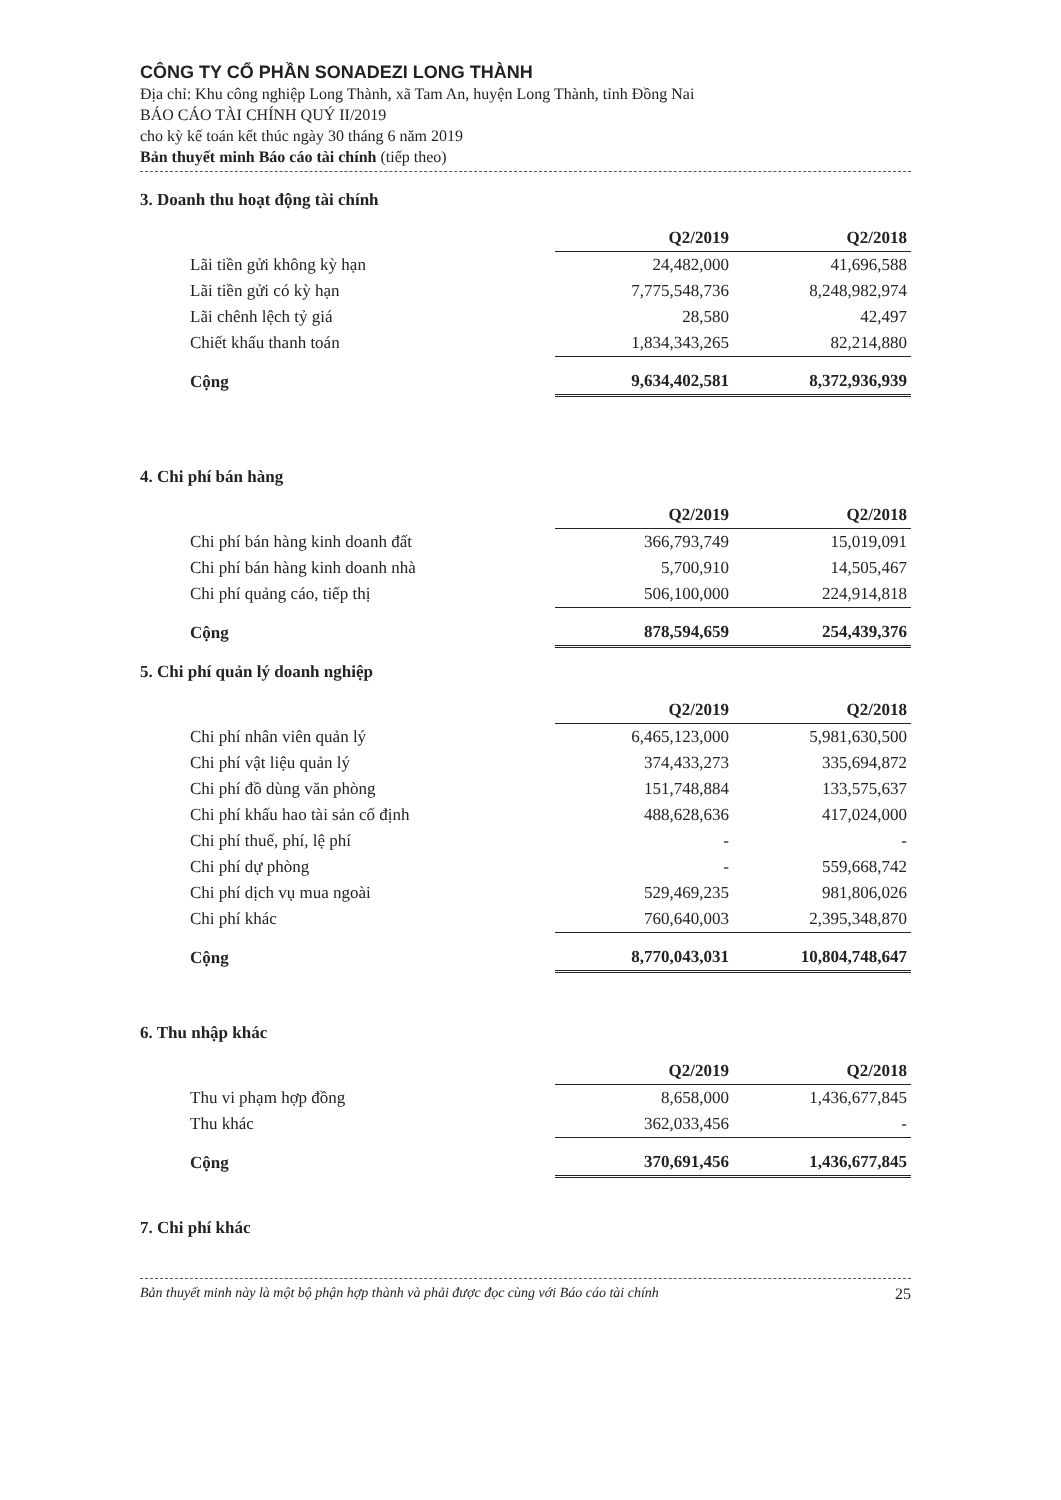CÔNG TY CỔ PHẦN SONADEZI LONG THÀNH
Địa chỉ: Khu công nghiệp Long Thành, xã Tam An, huyện Long Thành, tỉnh Đồng Nai
BÁO CÁO TÀI CHÍNH QUÝ II/2019
cho kỳ kế toán kết thúc ngày 30 tháng 6 năm 2019
Bản thuyết minh Báo cáo tài chính (tiếp theo)
3. Doanh thu hoạt động tài chính
| | Q2/2019 | Q2/2018 |
| Lãi tiền gửi không kỳ hạn | 24,482,000 | 41,696,588 |
| Lãi tiền gửi có kỳ hạn | 7,775,548,736 | 8,248,982,974 |
| Lãi chênh lệch tỷ giá | 28,580 | 42,497 |
| Chiết khấu thanh toán | 1,834,343,265 | 82,214,880 |
| Cộng | 9,634,402,581 | 8,372,936,939 |
4. Chi phí bán hàng
| | Q2/2019 | Q2/2018 |
| Chi phí bán hàng kinh doanh đất | 366,793,749 | 15,019,091 |
| Chi phí bán hàng kinh doanh nhà | 5,700,910 | 14,505,467 |
| Chi phí quảng cáo, tiếp thị | 506,100,000 | 224,914,818 |
| Cộng | 878,594,659 | 254,439,376 |
5. Chi phí quản lý doanh nghiệp
| | Q2/2019 | Q2/2018 |
| Chi phí nhân viên quản lý | 6,465,123,000 | 5,981,630,500 |
| Chi phí vật liệu quản lý | 374,433,273 | 335,694,872 |
| Chi phí đồ dùng văn phòng | 151,748,884 | 133,575,637 |
| Chi phí khấu hao tài sản cố định | 488,628,636 | 417,024,000 |
| Chi phí thuế, phí, lệ phí | - | - |
| Chi phí dự phòng | - | 559,668,742 |
| Chi phí dịch vụ mua ngoài | 529,469,235 | 981,806,026 |
| Chi phí khác | 760,640,003 | 2,395,348,870 |
| Cộng | 8,770,043,031 | 10,804,748,647 |
6. Thu nhập khác
| | Q2/2019 | Q2/2018 |
| Thu vi phạm hợp đồng | 8,658,000 | 1,436,677,845 |
| Thu khác | 362,033,456 | - |
| Cộng | 370,691,456 | 1,436,677,845 |
7. Chi phí khác
Bản thuyết minh này là một bộ phận hợp thành và phải được đọc cùng với Báo cáo tài chính 25